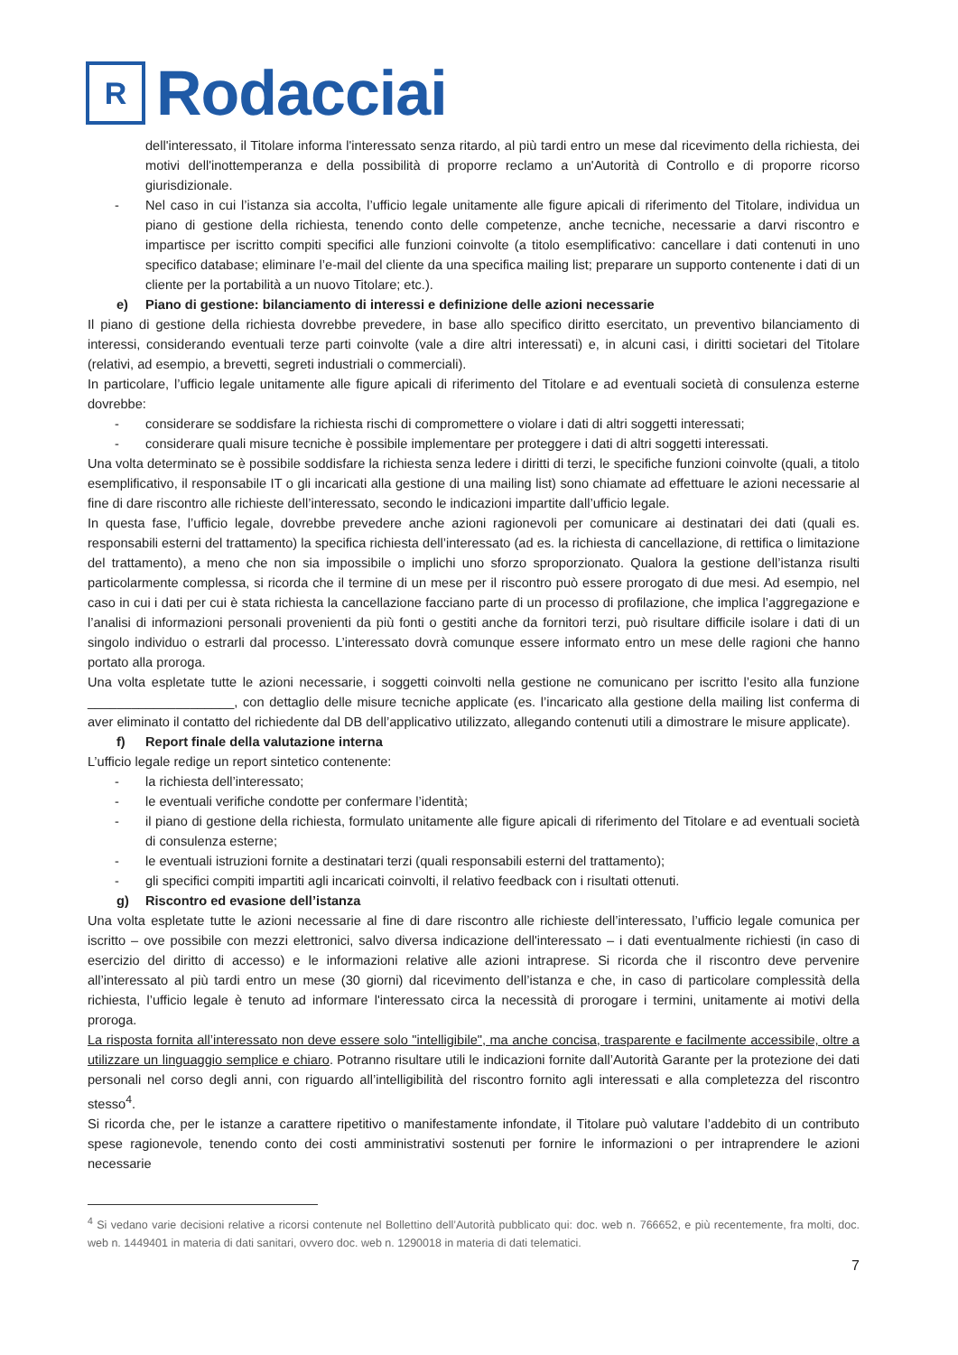R
Rodacciai
dell'interessato, il Titolare informa l'interessato senza ritardo, al più tardi entro un mese dal ricevimento della richiesta, dei motivi dell'inottemperanza e della possibilità di proporre reclamo a un'Autorità di Controllo e di proporre ricorso giurisdizionale.
- Nel caso in cui l’istanza sia accolta, l’ufficio legale unitamente alle figure apicali di riferimento del Titolare, individua un piano di gestione della richiesta, tenendo conto delle competenze, anche tecniche, necessarie a darvi riscontro e impartisce per iscritto compiti specifici alle funzioni coinvolte (a titolo esemplificativo: cancellare i dati contenuti in uno specifico database; eliminare l’e-mail del cliente da una specifica mailing list; preparare un supporto contenente i dati di un cliente per la portabilità a un nuovo Titolare; etc.).
e) Piano di gestione: bilanciamento di interessi e definizione delle azioni necessarie
Il piano di gestione della richiesta dovrebbe prevedere, in base allo specifico diritto esercitato, un preventivo bilanciamento di interessi, considerando eventuali terze parti coinvolte (vale a dire altri interessati) e, in alcuni casi, i diritti societari del Titolare (relativi, ad esempio, a brevetti, segreti industriali o commerciali).
In particolare, l’ufficio legale unitamente alle figure apicali di riferimento del Titolare e ad eventuali società di consulenza esterne dovrebbe:
- considerare se soddisfare la richiesta rischi di compromettere o violare i dati di altri soggetti interessati;
- considerare quali misure tecniche è possibile implementare per proteggere i dati di altri soggetti interessati.
Una volta determinato se è possibile soddisfare la richiesta senza ledere i diritti di terzi, le specifiche funzioni coinvolte (quali, a titolo esemplificativo, il responsabile IT o gli incaricati alla gestione di una mailing list) sono chiamate ad effettuare le azioni necessarie al fine di dare riscontro alle richieste dell’interessato, secondo le indicazioni impartite dall’ufficio legale.
In questa fase, l’ufficio legale, dovrebbe prevedere anche azioni ragionevoli per comunicare ai destinatari dei dati (quali es. responsabili esterni del trattamento) la specifica richiesta dell’interessato (ad es. la richiesta di cancellazione, di rettifica o limitazione del trattamento), a meno che non sia impossibile o implichi uno sforzo sproporzionato. Qualora la gestione dell’istanza risulti particolarmente complessa, si ricorda che il termine di un mese per il riscontro può essere prorogato di due mesi. Ad esempio, nel caso in cui i dati per cui è stata richiesta la cancellazione facciano parte di un processo di profilazione, che implica l’aggregazione e l’analisi di informazioni personali provenienti da più fonti o gestiti anche da fornitori terzi, può risultare difficile isolare i dati di un singolo individuo o estrarli dal processo. L’interessato dovrà comunque essere informato entro un mese delle ragioni che hanno portato alla proroga.
Una volta espletate tutte le azioni necessarie, i soggetti coinvolti nella gestione ne comunicano per iscritto l’esito alla funzione ____________________, con dettaglio delle misure tecniche applicate (es. l’incaricato alla gestione della mailing list conferma di aver eliminato il contatto del richiedente dal DB dell’applicativo utilizzato, allegando contenuti utili a dimostrare le misure applicate).
f) Report finale della valutazione interna
L’ufficio legale redige un report sintetico contenente:
- la richiesta dell’interessato;
- le eventuali verifiche condotte per confermare l’identità;
- il piano di gestione della richiesta, formulato unitamente alle figure apicali di riferimento del Titolare e ad eventuali società di consulenza esterne;
- le eventuali istruzioni fornite a destinatari terzi (quali responsabili esterni del trattamento);
- gli specifici compiti impartiti agli incaricati coinvolti, il relativo feedback con i risultati ottenuti.
g) Riscontro ed evasione dell’istanza
Una volta espletate tutte le azioni necessarie al fine di dare riscontro alle richieste dell’interessato, l’ufficio legale comunica per iscritto – ove possibile con mezzi elettronici, salvo diversa indicazione dell'interessato – i dati eventualmente richiesti (in caso di esercizio del diritto di accesso) e le informazioni relative alle azioni intraprese. Si ricorda che il riscontro deve pervenire all’interessato al più tardi entro un mese (30 giorni) dal ricevimento dell’istanza e che, in caso di particolare complessità della richiesta, l’ufficio legale è tenuto ad informare l'interessato circa la necessità di prorogare i termini, unitamente ai motivi della proroga.
La risposta fornita all’interessato non deve essere solo "intelligibile", ma anche concisa, trasparente e facilmente accessibile, oltre a utilizzare un linguaggio semplice e chiaro. Potranno risultare utili le indicazioni fornite dall’Autorità Garante per la protezione dei dati personali nel corso degli anni, con riguardo all’intelligibilità del riscontro fornito agli interessati e alla completezza del riscontro stesso<sup>4</sup>.
Si ricorda che, per le istanze a carattere ripetitivo o manifestamente infondate, il Titolare può valutare l’addebito di un contributo spese ragionevole, tenendo conto dei costi amministrativi sostenuti per fornire le informazioni o per intraprendere le azioni necessarie
<sup>4</sup> Si vedano varie decisioni relative a ricorsi contenute nel Bollettino dell’Autorità pubblicato qui: doc. web n. 766652, e più recentemente, fra molti, doc. web n. 1449401 in materia di dati sanitari, ovvero doc. web n. 1290018 in materia di dati telematici.
7